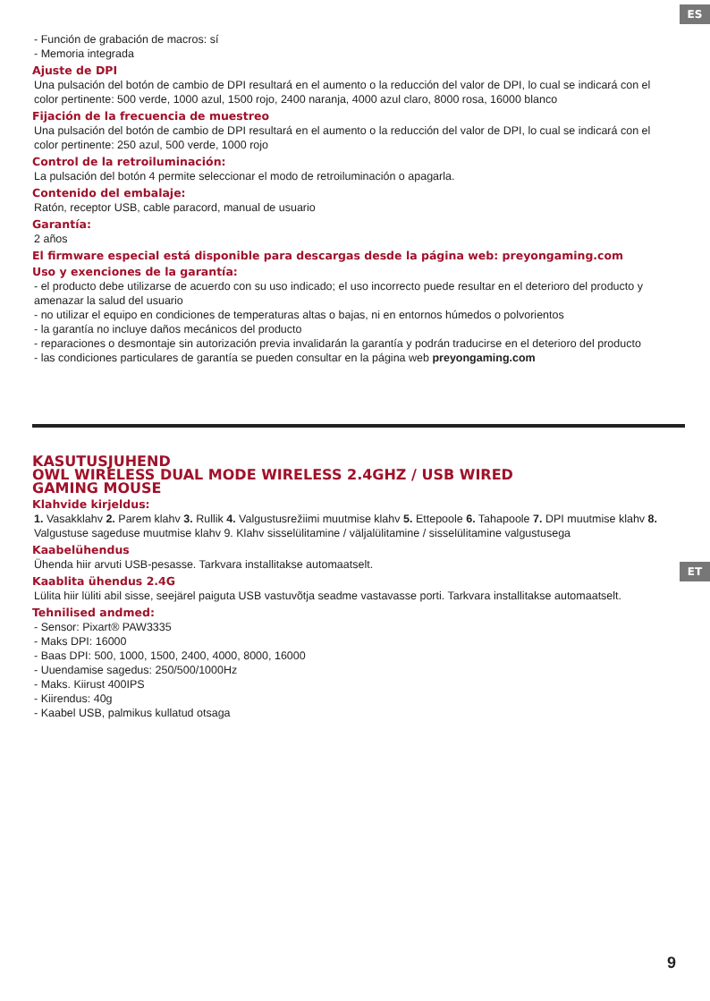ES
- Función de grabación de macros: sí
- Memoria integrada
Ajuste de DPI
Una pulsación del botón de cambio de DPI resultará en el aumento o la reducción del valor de DPI, lo cual se indicará con el color pertinente: 500 verde, 1000 azul, 1500 rojo, 2400 naranja, 4000 azul claro, 8000 rosa, 16000 blanco
Fijación de la frecuencia de muestreo
Una pulsación del botón de cambio de DPI resultará en el aumento o la reducción del valor de DPI, lo cual se indicará con el color pertinente: 250 azul, 500 verde, 1000 rojo
Control de la retroiluminación:
La pulsación del botón 4 permite seleccionar el modo de retroiluminación o apagarla.
Contenido del embalaje:
Ratón, receptor USB, cable paracord, manual de usuario
Garantía:
2 años
El firmware especial está disponible para descargas desde la página web: preyongaming.com
Uso y exenciones de la garantía:
- el producto debe utilizarse de acuerdo con su uso indicado; el uso incorrecto puede resultar en el deterioro del producto y amenazar la salud del usuario
- no utilizar el equipo en condiciones de temperaturas altas o bajas, ni en entornos húmedos o polvorientos
- la garantía no incluye daños mecánicos del producto
- reparaciones o desmontaje sin autorización previa invalidarán la garantía y podrán traducirse en el deterioro del producto
- las condiciones particulares de garantía se pueden consultar en la página web preyongaming.com
ET
KASUTUSJUHEND
OWL WIRELESS DUAL MODE WIRELESS 2.4GHZ / USB WIRED
GAMING MOUSE
Klahvide kirjeldus:
1. Vasakklahv 2. Parem klahv 3. Rullik 4. Valgustusrežiimi muutmise klahv 5. Ettepoole 6. Tahapoole 7. DPI muutmise klahv 8. Valgustuse sageduse muutmise klahv 9. Klahv sisselülitamine / väljalülitamine / sisselülitamine valgustusega
Kaabelühendus
Ühenda hiir arvuti USB-pesasse. Tarkvara installitakse automaatselt.
Kaablita ühendus 2.4G
Lülita hiir lüliti abil sisse, seejärel paiguta USB vastuvõtja seadme vastavasse porti. Tarkvara installitakse automaatselt.
Tehnilised andmed:
- Sensor: Pixart® PAW3335
- Maks DPI: 16000
- Baas DPI: 500, 1000, 1500, 2400, 4000, 8000, 16000
- Uuendamise sagedus: 250/500/1000Hz
- Maks. Kiirust 400IPS
- Kiirendus: 40g
- Kaabel USB, palmikus kullatud otsaga
9